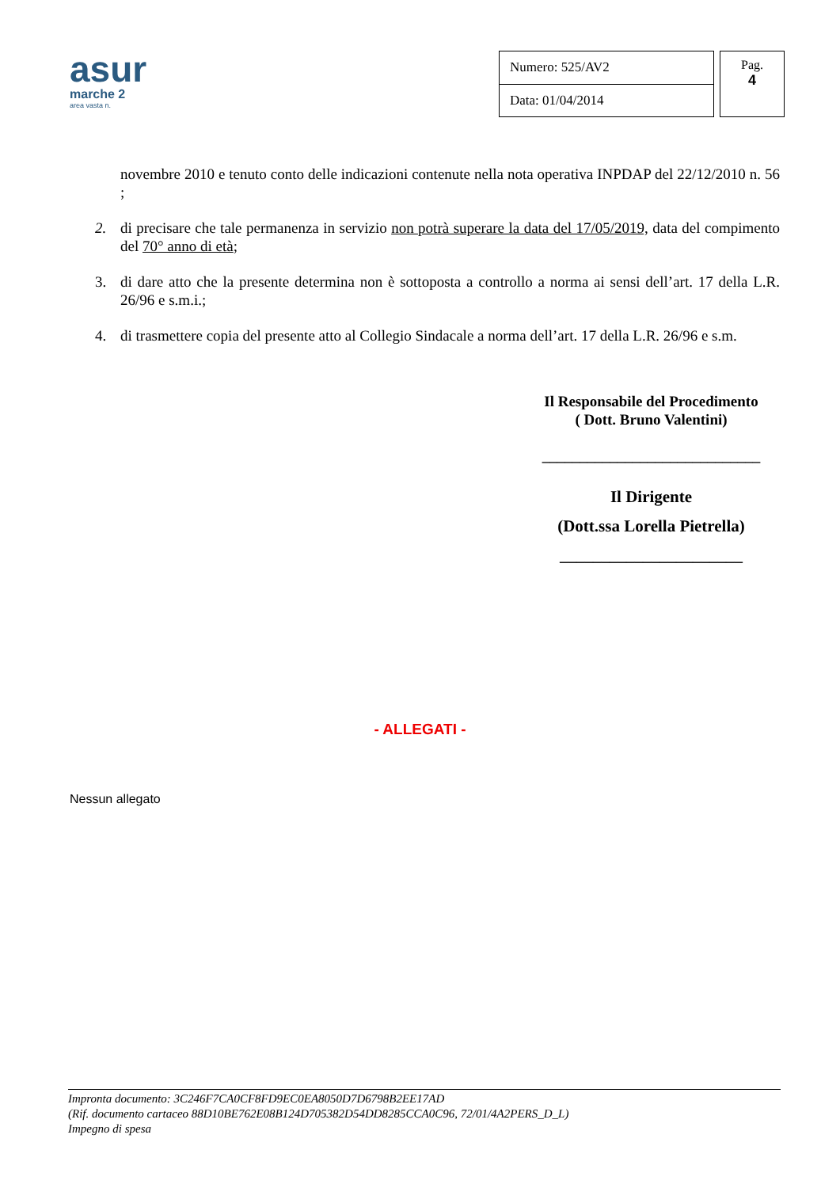asur
marche 2
area vasta n.
| Numero: 525/AV2 |
| Data: 01/04/2014 |
Pag.
4
novembre 2010 e tenuto conto delle indicazioni contenute nella nota operativa INPDAP del 22/12/2010 n. 56 ;
2. di precisare che tale permanenza in servizio non potrà superare la data del 17/05/2019, data del compimento del 70° anno di età;
3. di dare atto che la presente determina non è sottoposta a controllo a norma ai sensi dell’art. 17 della L.R. 26/96 e s.m.i.;
4. di trasmettere copia del presente atto al Collegio Sindacale a norma dell’art. 17 della L.R. 26/96 e s.m.
Il Responsabile del Procedimento
( Dott. Bruno Valentini)
_____________________________
Il Dirigente
(Dott.ssa Lorella Pietrella)
______________________
- ALLEGATI -
Nessun allegato
Impronta documento: 3C246F7CA0CF8FD9EC0EA8050D7D6798B2EE17AD
(Rif. documento cartaceo 88D10BE762E08B124D705382D54DD8285CCA0C96, 72/01/4A2PERS_D_L)
Impegno di spesa